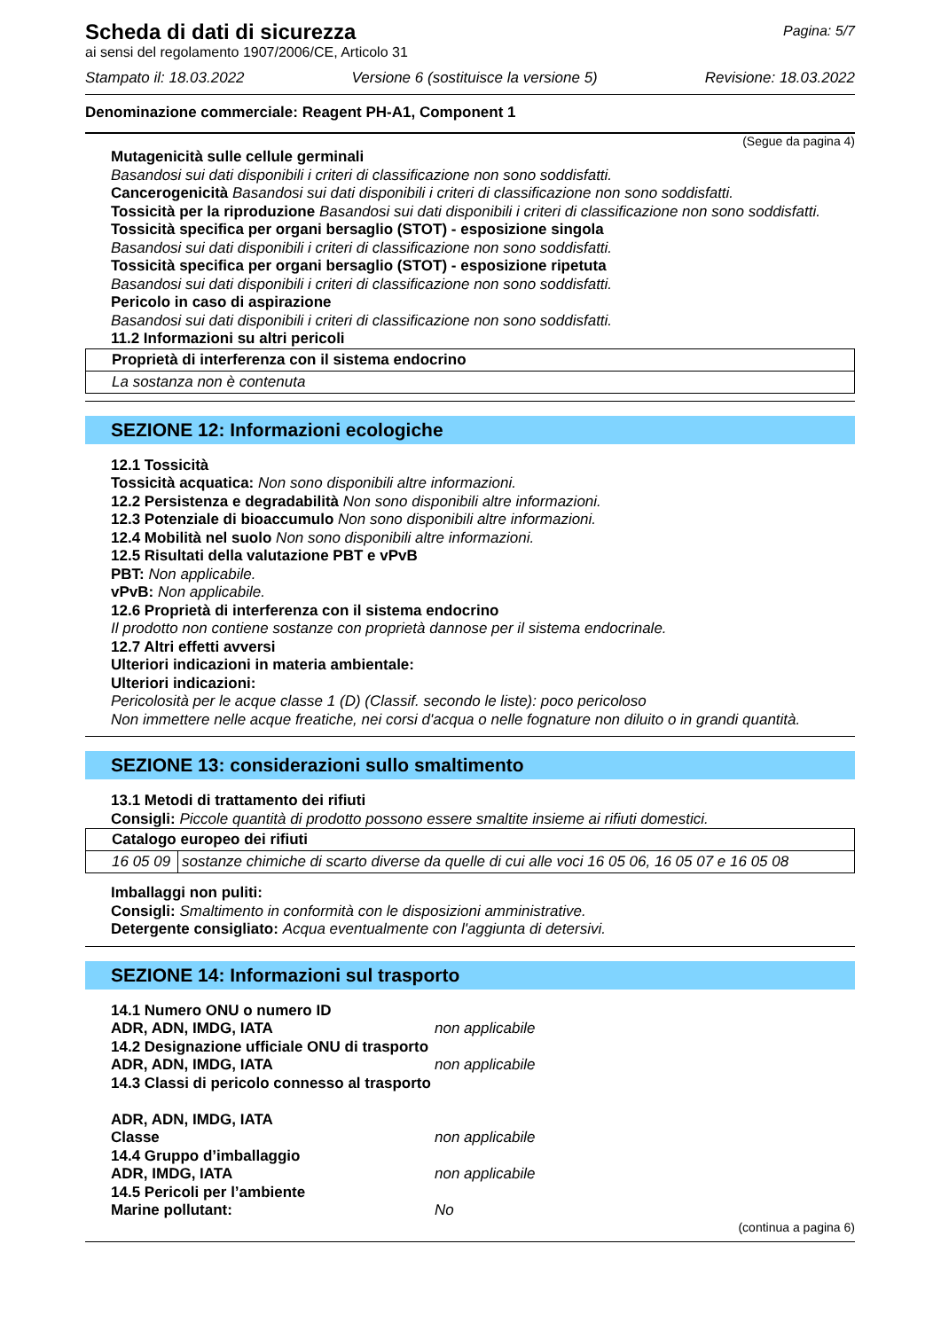Pagina: 5/7
Scheda di dati di sicurezza
ai sensi del regolamento 1907/2006/CE, Articolo 31
Stampato il: 18.03.2022 Versione 6 (sostituisce la versione 5) Revisione: 18.03.2022
Denominazione commerciale: Reagent PH-A1, Component 1
(Segue da pagina 4)
Mutagenicità sulle cellule germinali
Basandosi sui dati disponibili i criteri di classificazione non sono soddisfatti.
Cancerogenicità Basandosi sui dati disponibili i criteri di classificazione non sono soddisfatti.
Tossicità per la riproduzione Basandosi sui dati disponibili i criteri di classificazione non sono soddisfatti.
Tossicità specifica per organi bersaglio (STOT) - esposizione singola
Basandosi sui dati disponibili i criteri di classificazione non sono soddisfatti.
Tossicità specifica per organi bersaglio (STOT) - esposizione ripetuta
Basandosi sui dati disponibili i criteri di classificazione non sono soddisfatti.
Pericolo in caso di aspirazione
Basandosi sui dati disponibili i criteri di classificazione non sono soddisfatti.
11.2 Informazioni su altri pericoli
| Proprietà di interferenza con il sistema endocrino |
| La sostanza non è contenuta |
SEZIONE 12: Informazioni ecologiche
12.1 Tossicità
Tossicità acquatica: Non sono disponibili altre informazioni.
12.2 Persistenza e degradabilità Non sono disponibili altre informazioni.
12.3 Potenziale di bioaccumulo Non sono disponibili altre informazioni.
12.4 Mobilità nel suolo Non sono disponibili altre informazioni.
12.5 Risultati della valutazione PBT e vPvB
PBT: Non applicabile.
vPvB: Non applicabile.
12.6 Proprietà di interferenza con il sistema endocrino
Il prodotto non contiene sostanze con proprietà dannose per il sistema endocrinale.
12.7 Altri effetti avversi
Ulteriori indicazioni in materia ambientale:
Ulteriori indicazioni:
Pericolosità per le acque classe 1 (D) (Classif. secondo le liste): poco pericoloso
Non immettere nelle acque freatiche, nei corsi d'acqua o nelle fognature non diluito o in grandi quantità.
SEZIONE 13: considerazioni sullo smaltimento
13.1 Metodi di trattamento dei rifiuti
Consigli: Piccole quantità di prodotto possono essere smaltite insieme ai rifiuti domestici.
| Catalogo europeo dei rifiuti | |
| 16 05 09 | sostanze chimiche di scarto diverse da quelle di cui alle voci 16 05 06, 16 05 07 e 16 05 08 |
Imballaggi non puliti:
Consigli: Smaltimento in conformità con le disposizioni amministrative.
Detergente consigliato: Acqua eventualmente con l'aggiunta di detersivi.
SEZIONE 14: Informazioni sul trasporto
14.1 Numero ONU o numero ID
ADR, ADN, IMDG, IATA non applicabile
14.2 Designazione ufficiale ONU di trasporto
ADR, ADN, IMDG, IATA non applicabile
14.3 Classi di pericolo connesso al trasporto
ADR, ADN, IMDG, IATA
Classe non applicabile
14.4 Gruppo d’imballaggio
ADR, IMDG, IATA non applicabile
14.5 Pericoli per l’ambiente
Marine pollutant: No
(continua a pagina 6)